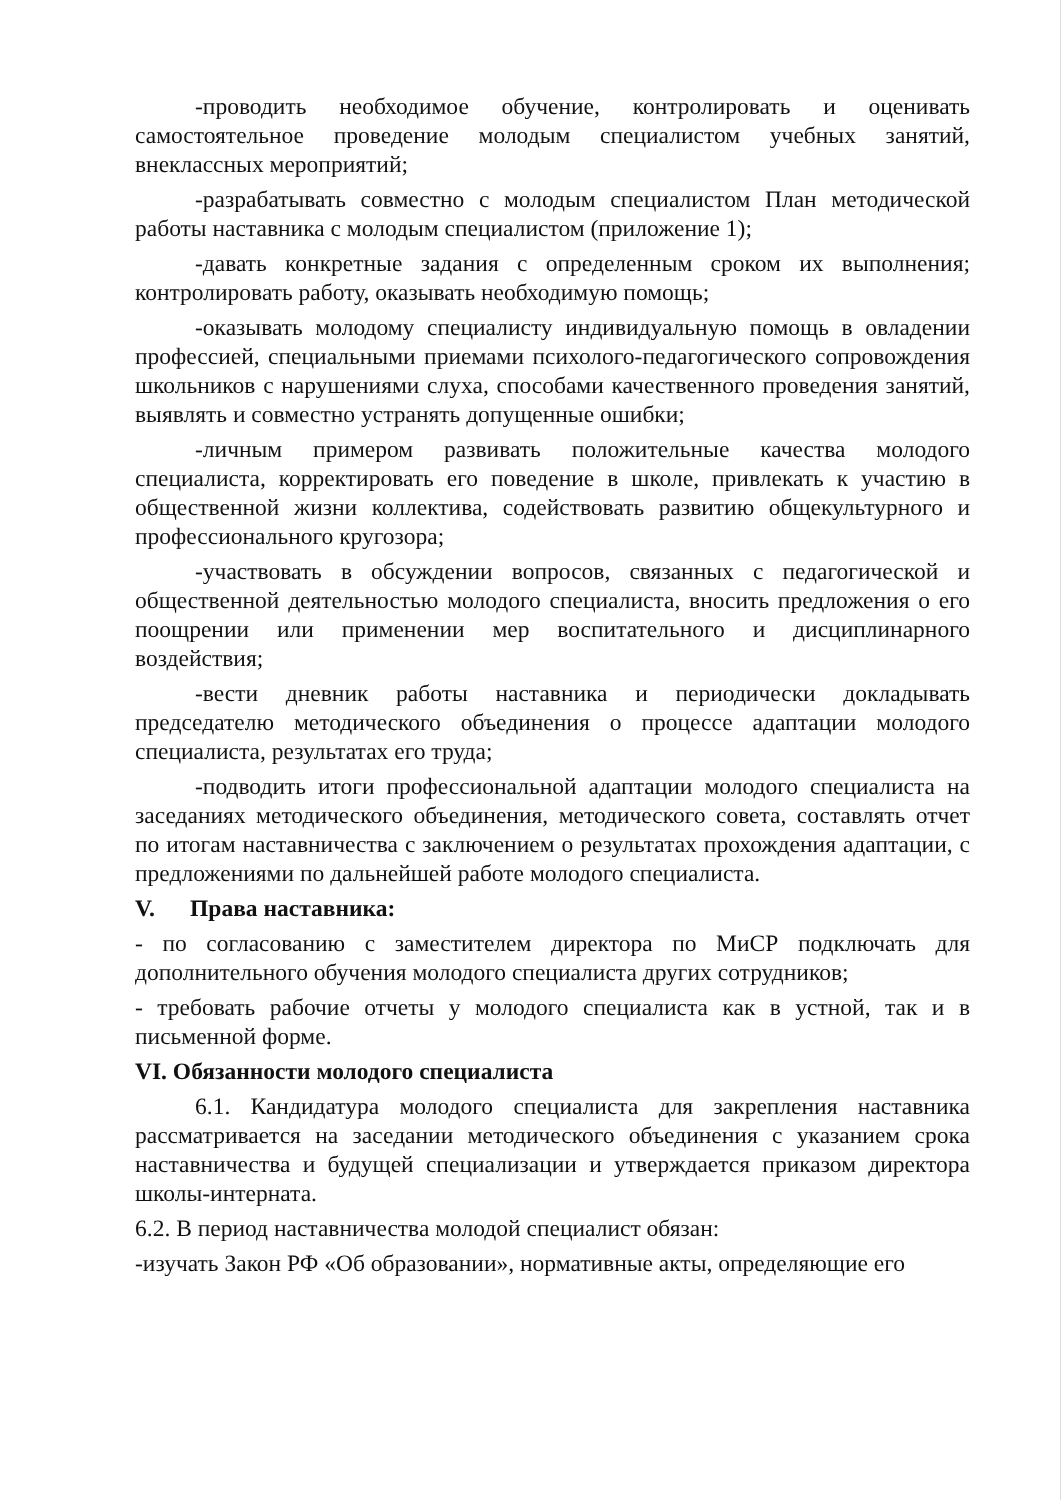-проводить необходимое обучение, контролировать и оценивать самостоятельное проведение молодым специалистом учебных занятий, внеклассных мероприятий;
-разрабатывать совместно с молодым специалистом План методической работы наставника с молодым специалистом (приложение 1);
-давать конкретные задания с определенным сроком их выполнения; контролировать работу, оказывать необходимую помощь;
-оказывать молодому специалисту индивидуальную помощь в овладении профессией, специальными приемами психолого-педагогического сопровождения школьников с нарушениями слуха, способами качественного проведения занятий, выявлять и совместно устранять допущенные ошибки;
-личным примером развивать положительные качества молодого специалиста, корректировать его поведение в школе, привлекать к участию в общественной жизни коллектива, содействовать развитию общекультурного и профессионального кругозора;
-участвовать в обсуждении вопросов, связанных с педагогической и общественной деятельностью молодого специалиста, вносить предложения о его поощрении или применении мер воспитательного и дисциплинарного воздействия;
-вести дневник работы наставника и периодически докладывать председателю методического объединения о процессе адаптации молодого специалиста, результатах его труда;
-подводить итоги профессиональной адаптации молодого специалиста на заседаниях методического объединения, методического совета, составлять отчет по итогам наставничества с заключением о результатах прохождения адаптации, с предложениями по дальнейшей работе молодого специалиста.
V. Права наставника:
- по согласованию с заместителем директора по МиСР подключать для дополнительного обучения молодого специалиста других сотрудников;
- требовать рабочие отчеты у молодого специалиста как в устной, так и в письменной форме.
VI. Обязанности молодого специалиста
6.1. Кандидатура молодого специалиста для закрепления наставника рассматривается на заседании методического объединения с указанием срока наставничества и будущей специализации и утверждается приказом директора школы-интерната.
6.2. В период наставничества молодой специалист обязан:
-изучать Закон РФ «Об образовании», нормативные акты, определяющие его